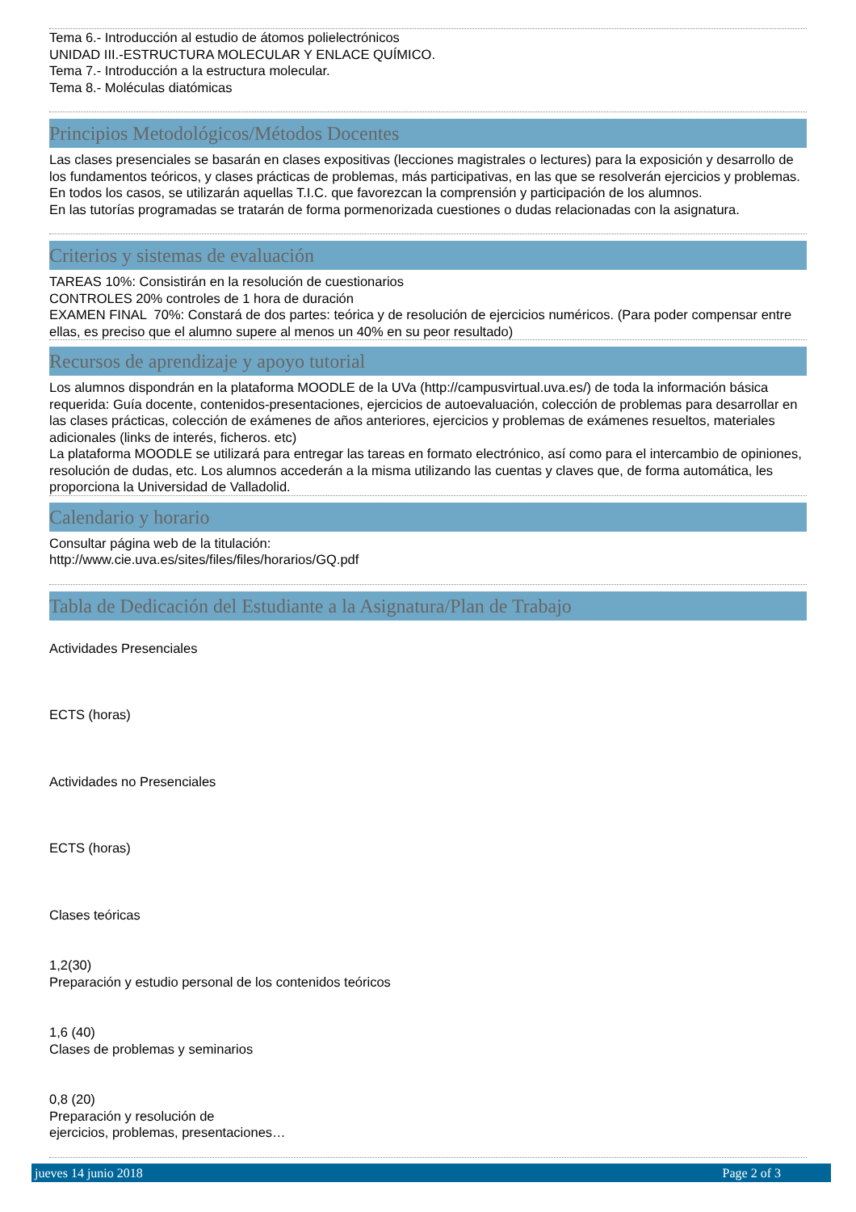Tema 6.- Introducción al estudio de átomos polielectrónicos
UNIDAD III.-ESTRUCTURA MOLECULAR Y ENLACE QUÍMICO.
Tema 7.- Introducción a la estructura molecular.
Tema 8.- Moléculas diatómicas
Principios Metodológicos/Métodos Docentes
Las clases presenciales se basarán en clases expositivas (lecciones magistrales o lectures) para la exposición y desarrollo de los fundamentos teóricos, y clases prácticas de problemas, más participativas, en las que se resolverán ejercicios y problemas. En todos los casos, se utilizarán aquellas T.I.C. que favorezcan la comprensión y participación de los alumnos.
En las tutorías programadas se tratarán de forma pormenorizada cuestiones o dudas relacionadas con la asignatura.
Criterios y sistemas de evaluación
TAREAS 10%: Consistirán en la resolución de cuestionarios
CONTROLES 20% controles de 1 hora de duración
EXAMEN FINAL 70%: Constará de dos partes: teórica y de resolución de ejercicios numéricos. (Para poder compensar entre ellas, es preciso que el alumno supere al menos un 40% en su peor resultado)
Recursos de aprendizaje y apoyo tutorial
Los alumnos dispondrán en la plataforma MOODLE de la UVa (http://campusvirtual.uva.es/) de toda la información básica requerida: Guía docente, contenidos-presentaciones, ejercicios de autoevaluación, colección de problemas para desarrollar en las clases prácticas, colección de exámenes de años anteriores, ejercicios y problemas de exámenes resueltos, materiales adicionales (links de interés, ficheros. etc)
La plataforma MOODLE se utilizará para entregar las tareas en formato electrónico, así como para el intercambio de opiniones, resolución de dudas, etc. Los alumnos accederán a la misma utilizando las cuentas y claves que, de forma automática, les proporciona la Universidad de Valladolid.
Calendario y horario
Consultar página web de la titulación:
http://www.cie.uva.es/sites/files/files/horarios/GQ.pdf
Tabla de Dedicación del Estudiante a la Asignatura/Plan de Trabajo
Actividades Presenciales
ECTS (horas)
Actividades no Presenciales
ECTS (horas)
Clases teóricas
1,2(30)
Preparación y estudio personal de los contenidos teóricos
1,6 (40)
Clases de problemas y seminarios
0,8 (20)
Preparación y resolución de
ejercicios, problemas, presentaciones…
jueves 14 junio 2018 Page 2 of 3